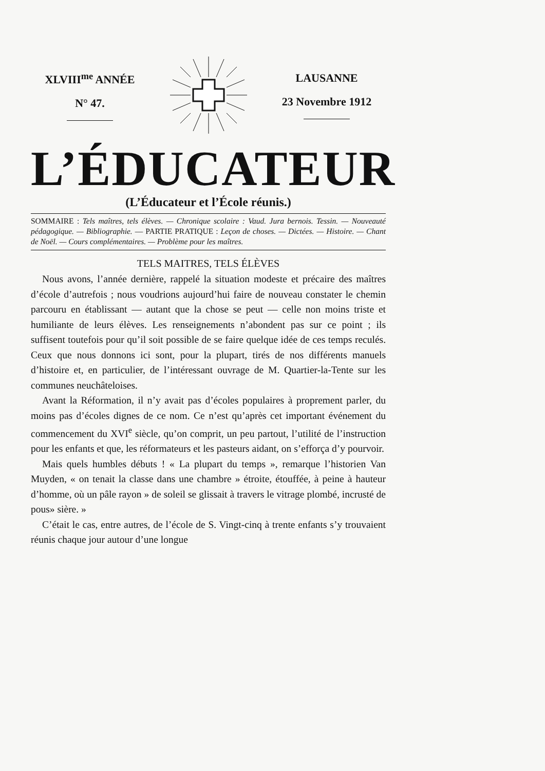XLVIII<sup>me</sup> ANNÉE
N° 47.
LAUSANNE
23 Novembre 1912
L’ÉDUCATEUR
(L’Éducateur et l’École réunis.)
SOMMAIRE : Tels maîtres, tels élèves. — Chronique scolaire : Vaud. Jura bernois. Tessin. — Nouveauté pédagogique. — Bibliographie. — PARTIE PRATIQUE : Leçon de choses. — Dictées. — Histoire. — Chant de Noël. — Cours complémentaires. — Problème pour les maîtres.
TELS MAITRES, TELS ÉLÈVES
Nous avons, l’année dernière, rappelé la situation modeste et précaire des maîtres d’école d’autrefois ; nous voudrions aujourd’hui faire de nouveau constater le chemin parcouru en établissant — autant que la chose se peut — celle non moins triste et humiliante de leurs élèves. Les renseignements n’abondent pas sur ce point ; ils suffisent toutefois pour qu’il soit possible de se faire quelque idée de ces temps reculés. Ceux que nous donnons ici sont, pour la plupart, tirés de nos différents manuels d’histoire et, en particulier, de l’intéressant ouvrage de M. Quartier-la-Tente sur les communes neuchâteloises.
Avant la Réformation, il n’y avait pas d’écoles populaires à proprement parler, du moins pas d’écoles dignes de ce nom. Ce n’est qu’après cet important événement du commencement du XVI<sup>e</sup> siècle, qu’on comprit, un peu partout, l’utilité de l’instruction pour les enfants et que, les réformateurs et les pasteurs aidant, on s’efforça d’y pourvoir.
Mais quels humbles débuts ! « La plupart du temps », remarque l’historien Van Muyden, « on tenait la classe dans une chambre » étroite, étouffée, à peine à hauteur d’homme, où un pâle rayon » de soleil se glissait à travers le vitrage plombé, incrusté de pous» sière. »
C’était le cas, entre autres, de l’école de S. Vingt-cinq à trente enfants s’y trouvaient réunis chaque jour autour d’une longue